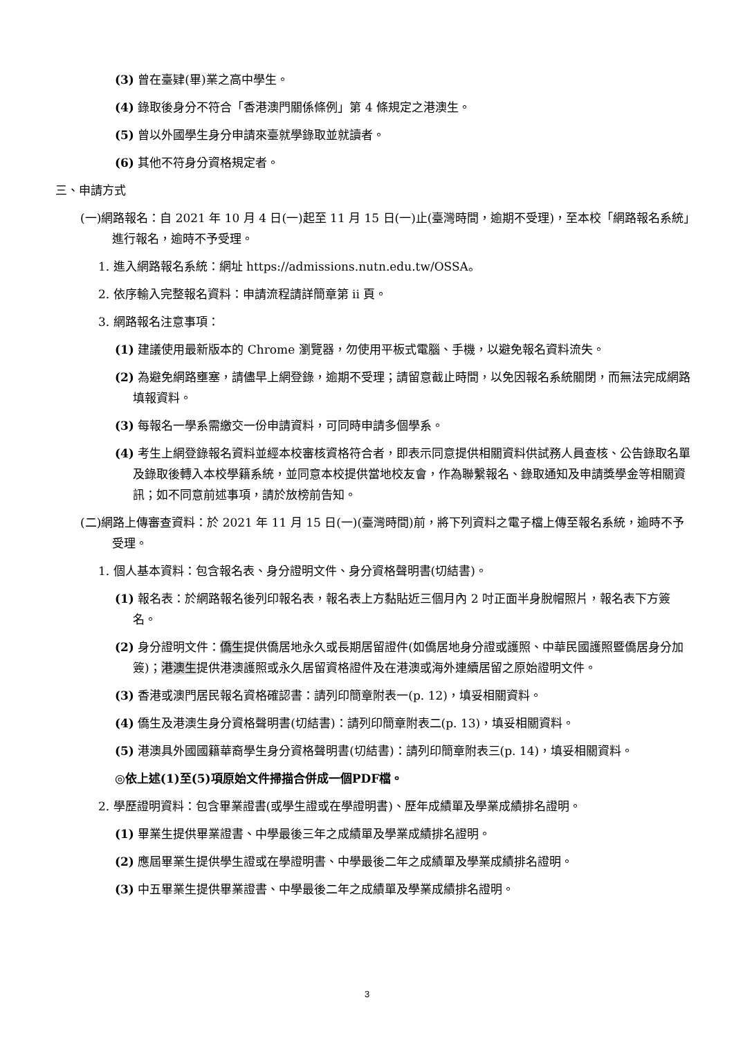(3) 曾在臺肄(畢)業之高中學生。
(4) 錄取後身分不符合「香港澳門關係條例」第 4 條規定之港澳生。
(5) 曾以外國學生身分申請來臺就學錄取並就讀者。
(6) 其他不符身分資格規定者。
三、申請方式
(一)網路報名：自 2021 年 10 月 4 日(一)起至 11 月 15 日(一)止(臺灣時間，逾期不受理)，至本校「網路報名系統」進行報名，逾時不予受理。
1. 進入網路報名系統：網址 https://admissions.nutn.edu.tw/OSSA。
2. 依序輸入完整報名資料：申請流程請詳簡章第 ii 頁。
3. 網路報名注意事項：
(1) 建議使用最新版本的 Chrome 瀏覽器，勿使用平板式電腦、手機，以避免報名資料流失。
(2) 為避免網路壅塞，請儘早上網登錄，逾期不受理；請留意截止時間，以免因報名系統關閉，而無法完成網路填報資料。
(3) 每報名一學系需繳交一份申請資料，可同時申請多個學系。
(4) 考生上網登錄報名資料並經本校審核資格符合者，即表示同意提供相關資料供試務人員查核、公告錄取名單及錄取後轉入本校學籍系統，並同意本校提供當地校友會，作為聯繫報名、錄取通知及申請獎學金等相關資訊；如不同意前述事項，請於放榜前告知。
(二)網路上傳審查資料：於 2021 年 11 月 15 日(一)(臺灣時間)前，將下列資料之電子檔上傳至報名系統，逾時不予受理。
1. 個人基本資料：包含報名表、身分證明文件、身分資格聲明書(切結書)。
(1) 報名表：於網路報名後列印報名表，報名表上方黏貼近三個月內 2 吋正面半身脫帽照片，報名表下方簽名。
(2) 身分證明文件：僑生提供僑居地永久或長期居留證件(如僑居地身分證或護照、中華民國護照暨僑居身分加簽)；港澳生提供港澳護照或永久居留資格證件及在港澳或海外連續居留之原始證明文件。
(3) 香港或澳門居民報名資格確認書：請列印簡章附表一(p. 12)，填妥相關資料。
(4) 僑生及港澳生身分資格聲明書(切結書)：請列印簡章附表二(p. 13)，填妥相關資料。
(5) 港澳具外國國籍華裔學生身分資格聲明書(切結書)：請列印簡章附表三(p. 14)，填妥相關資料。
◎依上述(1)至(5)項原始文件掃描合併成一個PDF檔。
2. 學歷證明資料：包含畢業證書(或學生證或在學證明書)、歷年成績單及學業成績排名證明。
(1) 畢業生提供畢業證書、中學最後三年之成績單及學業成績排名證明。
(2) 應屆畢業生提供學生證或在學證明書、中學最後二年之成績單及學業成績排名證明。
(3) 中五畢業生提供畢業證書、中學最後二年之成績單及學業成績排名證明。
3